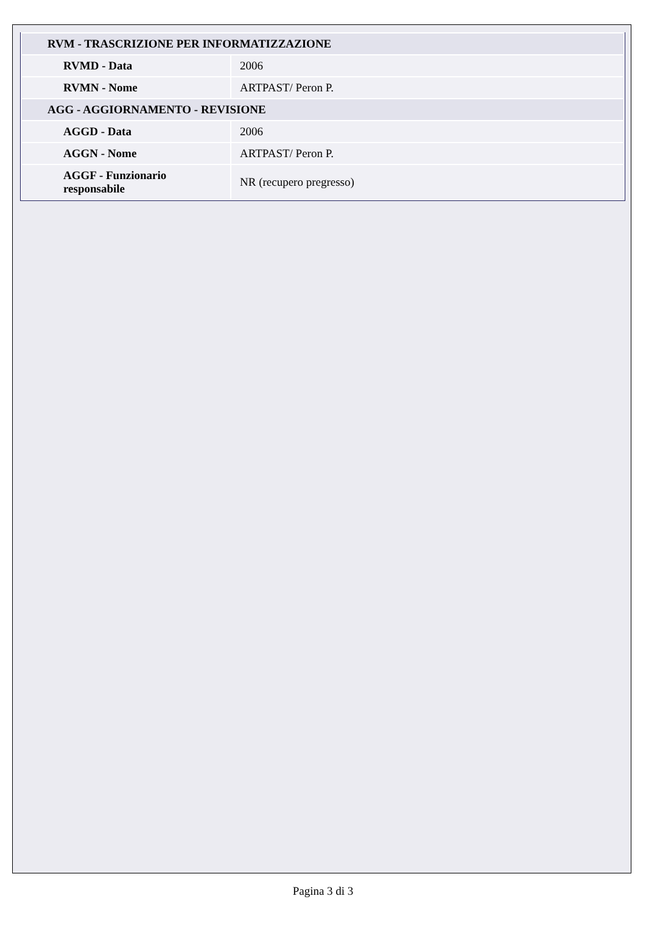| RVM - TRASCRIZIONE PER INFORMATIZZAZIONE | |
| RVMD - Data | 2006 |
| RVMN - Nome | ARTPAST/ Peron P. |
| AGG - AGGIORNAMENTO - REVISIONE | |
| AGGD - Data | 2006 |
| AGGN - Nome | ARTPAST/ Peron P. |
| AGGF - Funzionario responsabile | NR (recupero pregresso) |
Pagina 3 di 3